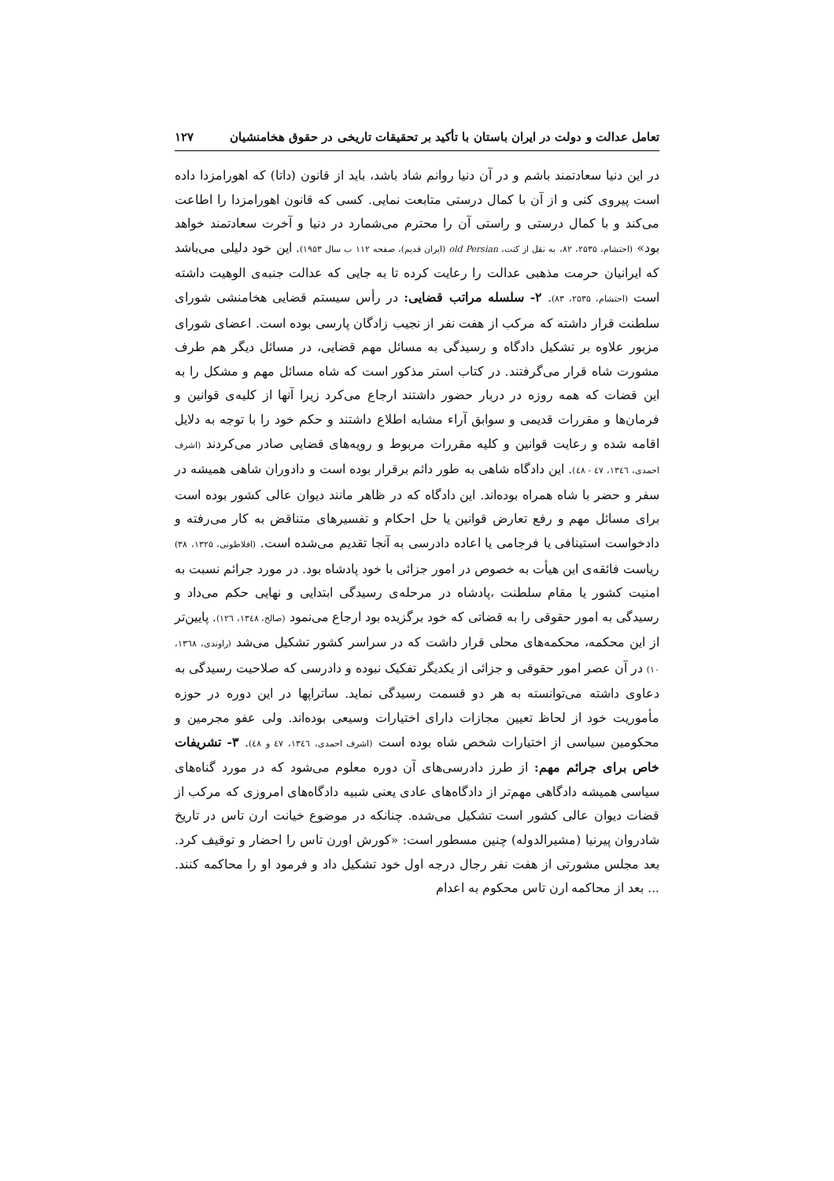تعامل عدالت و دولت در ایران باستان با تأکید بر تحقیقات تاریخی در حقوق هخامنشیان ۱۲۷
در این دنیا سعادتمند باشم و در آن دنیا روانم شاد باشد، باید از قانون (داتا) که اهورامزدا داده است پیروی کنی و از آن با کمال درستی متابعت نمایی. کسی که قانون اهورامزدا را اطاعت می‌کند و با کمال درستی و راستی آن را محترم می‌شمارد در دنیا و آخرت سعادتمند خواهد بود» (احتشام، ۲۵۳۵، ۸۲، به نقل از کنت، old Persian (ایران قدیم)، صفحه ۱۱۲ ب سال ۱۹۵۳). این خود دلیلی می‌باشد که ایرانیان حرمت مذهبی عدالت را رعایت کرده تا به جایی که عدالت جنبه‌ی الوهیت داشته است (احتشام، ۲۵۳۵، ۸۳). ۲- سلسله مراتب قضایی: در رأس سیستم قضایی هخامنشی شورای سلطنت قرار داشته که مرکب از هفت نفر از نجیب زادگان پارسی بوده است. اعضای شورای مزبور علاوه بر تشکیل دادگاه و رسیدگی به مسائل مهم قضایی، در مسائل دیگر هم طرف مشورت شاه قرار می‌گرفتند. در کتاب استر مذکور است که شاه مسائل مهم و مشکل را به این قضات که همه روزه در دربار حضور داشتند ارجاع می‌کرد زیرا آنها از کلیه‌ی قوانین و فرمان‌ها و مقررات قدیمی و سوابق آراء مشابه اطلاع داشتند و حکم خود را با توجه به دلایل اقامه شده و رعایت قوانین و کلیه مقررات مربوط و رویه‌های قضایی صادر می‌کردند (اشرف احمدی، ۱۳٤٦، ٤٧ - ٤٨). این دادگاه شاهی به طور دائم برقرار بوده است و دادوران شاهی همیشه در سفر و حضر با شاه همراه بوده‌اند. این دادگاه که در ظاهر مانند دیوان عالی کشور بوده است برای مسائل مهم و رفع تعارض قوانین یا حل احکام و تفسیرهای متناقض به کار می‌رفته و دادخواست استینافی یا فرجامی یا اعاده دادرسی به آنجا تقدیم می‌شده است. (افلاطونی، ۱۳۲۵، ۳۸) ریاست فائقه‌ی این هیأت به خصوص در امور جزائی با خود پادشاه بود. در مورد جرائم نسبت به امنیت کشور یا مقام سلطنت ،پادشاه در مرحله‌ی رسیدگی ابتدایی و نهایی حکم می‌داد و رسیدگی به امور حقوقی را به قضاتی که خود برگزیده بود ارجاع می‌نمود (صالح، ۱۳٤۸، ۱۲٦). پایین‌تر از این محکمه، محکمه‌های محلی قرار داشت که در سراسر کشور تشکیل می‌شد (راوندی، ۱۳٦۸، ۱۰) در آن عصر امور حقوقی و جزائی از یکدیگر تفکیک نبوده و دادرسی که صلاحیت رسیدگی به دعاوی داشته می‌توانسته به هر دو قسمت رسیدگی نماید. ساتراپها در این دوره در حوزه مأموریت خود از لحاظ تعیین مجازات دارای اختیارات وسیعی بوده‌اند. ولی عفو مجرمین و محکومین سیاسی از اختیارات شخص شاه بوده است (اشرف احمدی، ۱۳٤٦، ٤٧ و ٤۸). ۳- تشریفات خاص برای جرائم مهم: از طرز دادرسی‌های آن دوره معلوم می‌شود که در مورد گناه‌های سیاسی همیشه دادگاهی مهم‌تر از دادگاه‌های عادی یعنی شبیه دادگاه‌های امروزی که مرکب از قضات دیوان عالی کشور است تشکیل می‌شده. چنانکه در موضوع خیانت ارن تاس در تاریخ شادروان پیرنیا (مشیرالدوله) چنین مسطور است: «کورش اورن تاس را احضار و توقیف کرد. بعد مجلس مشورتی از هفت نفر رجال درجه اول خود تشکیل داد و فرمود او را محاکمه کنند. ... بعد از محاکمه ارن تاس محکوم به اعدام